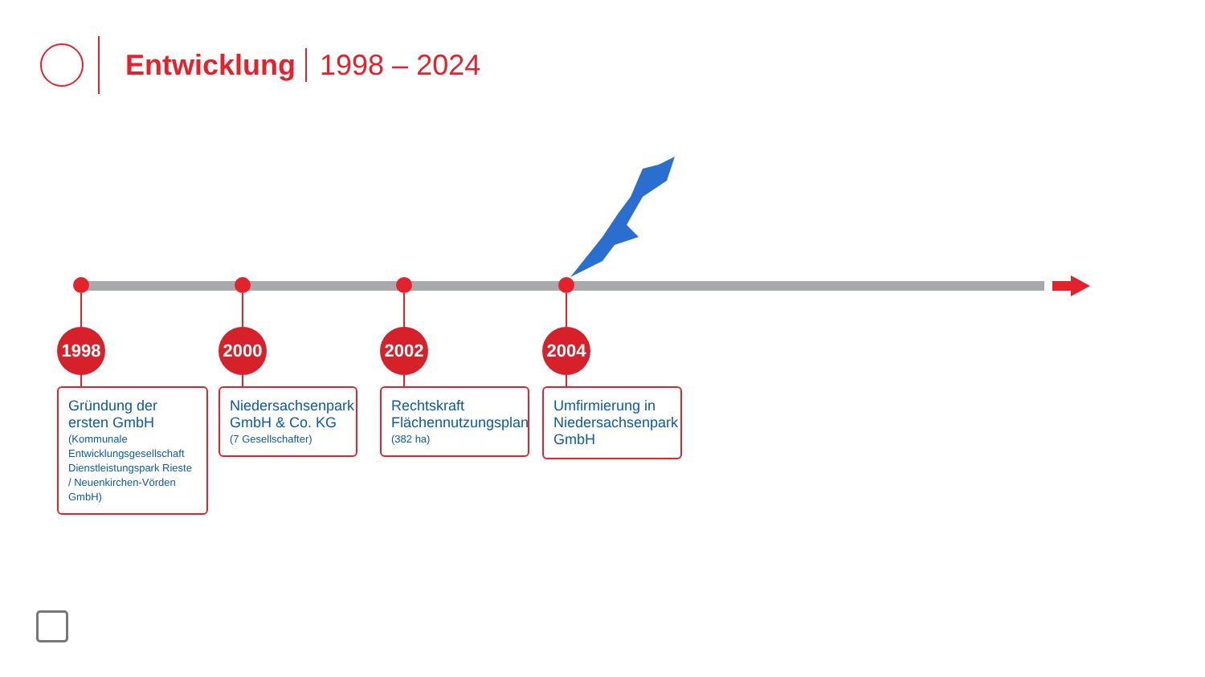Entwicklung 1998 – 2024
1998
Gründung der ersten GmbH
(Kommunale Entwicklungsgesellschaft Dienstleistungspark Rieste / Neuenkirchen-Vörden GmbH)
2000
Niedersachsenpark GmbH & Co. KG
(7 Gesellschafter)
2002
Rechtskraft Flächennutzungsplan
(382 ha)
2004
Umfirmierung in Niedersachsenpark GmbH